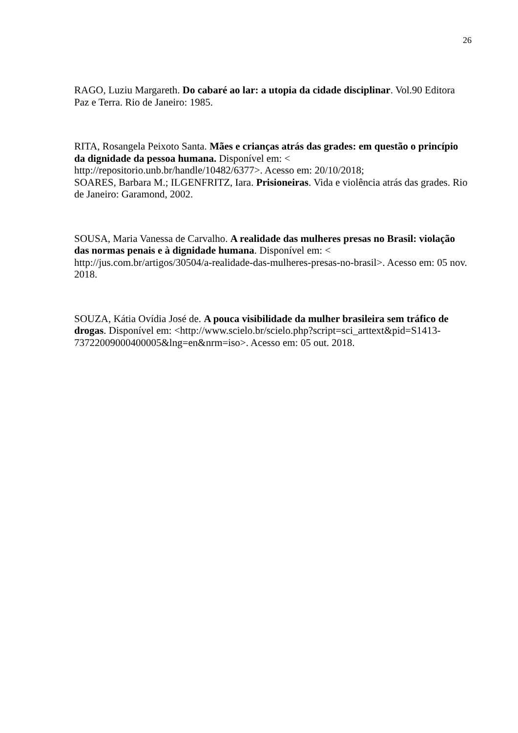26
RAGO, Luziu Margareth. Do cabaré ao lar: a utopia da cidade disciplinar. Vol.90 Editora Paz e Terra. Rio de Janeiro: 1985.
RITA, Rosangela Peixoto Santa. Mães e crianças atrás das grades: em questão o princípio da dignidade da pessoa humana. Disponível em: <
http://repositorio.unb.br/handle/10482/6377>. Acesso em: 20/10/2018;
SOARES, Barbara M.; ILGENFRITZ, Iara. Prisioneiras. Vida e violência atrás das grades. Rio de Janeiro: Garamond, 2002.
SOUSA, Maria Vanessa de Carvalho. A realidade das mulheres presas no Brasil: violação das normas penais e à dignidade humana. Disponível em: <
http://jus.com.br/artigos/30504/a-realidade-das-mulheres-presas-no-brasil>. Acesso em: 05 nov. 2018.
SOUZA, Kátia Ovídia José de. A pouca visibilidade da mulher brasileira sem tráfico de drogas. Disponível em: <http://www.scielo.br/scielo.php?script=sci_arttext&pid=S1413-73722009000400005&lng=en&nrm=iso>. Acesso em: 05 out. 2018.